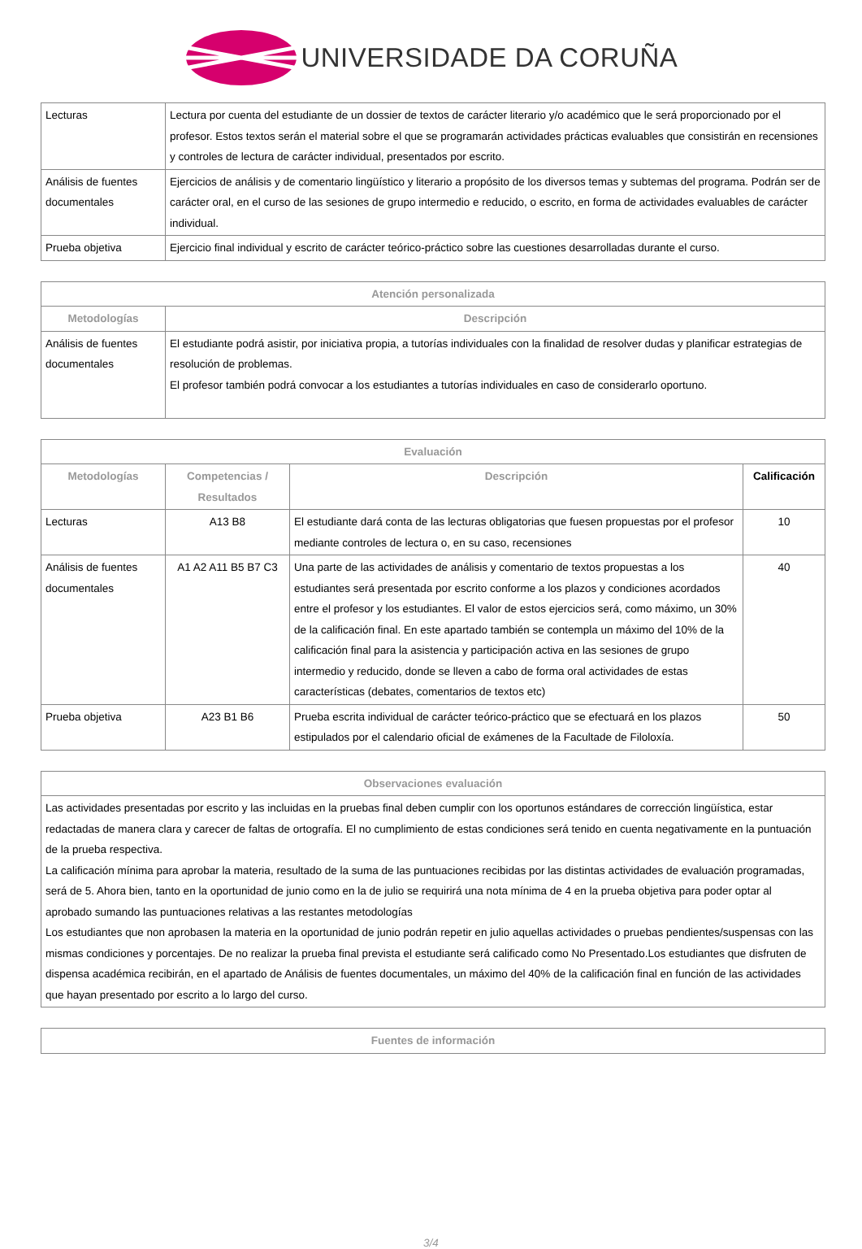UNIVERSIDADE DA CORUÑA
| Lecturas | Lectura por cuenta del estudiante de un dossier de textos de carácter literario y/o académico que le será proporcionado por el profesor. Estos textos serán el material sobre el que se programarán actividades prácticas evaluables que consistirán en recensiones y controles de lectura de carácter individual, presentados por escrito. |
| Análisis de fuentes documentales | Ejercicios de análisis y de comentario lingüístico y literario a propósito de los diversos temas y subtemas del programa. Podrán ser de carácter oral, en el curso de las sesiones de grupo intermedio e reducido, o escrito, en forma de actividades evaluables de carácter individual. |
| Prueba objetiva | Ejercicio final individual y escrito de carácter teórico-práctico sobre las cuestiones desarrolladas durante el curso. |
| Atención personalizada | |
| --- | --- |
| Metodologías | Descripción |
| Análisis de fuentes documentales | El estudiante podrá asistir, por iniciativa propia, a tutorías individuales con la finalidad de resolver dudas y planificar estrategias de resolución de problemas. El profesor también podrá convocar a los estudiantes a tutorías individuales en caso de considerarlo oportuno. |
| Evaluación | | | |
| --- | --- | --- | --- |
| Metodologías | Competencias / Resultados | Descripción | Calificación |
| Lecturas | A13 B8 | El estudiante dará conta de las lecturas obligatorias que fuesen propuestas por el profesor mediante controles de lectura o, en su caso, recensiones | 10 |
| Análisis de fuentes documentales | A1 A2 A11 B5 B7 C3 | Una parte de las actividades de análisis y comentario de textos propuestas a los estudiantes será presentada por escrito conforme a los plazos y condiciones acordados entre el profesor y los estudiantes. El valor de estos ejercicios será, como máximo, un 30% de la calificación final. En este apartado también se contempla un máximo del 10% de la calificación final para la asistencia y participación activa en las sesiones de grupo intermedio y reducido, donde se lleven a cabo de forma oral actividades de estas características (debates, comentarios de textos etc) | 40 |
| Prueba objetiva | A23 B1 B6 | Prueba escrita individual de carácter teórico-práctico que se efectuará en los plazos estipulados por el calendario oficial de exámenes de la Facultade de Filoloxía. | 50 |
| Observaciones evaluación |
| --- |
| Las actividades presentadas por escrito y las incluidas en la pruebas final deben cumplir con los oportunos estándares de corrección lingüística, estar redactadas de manera clara y carecer de faltas de ortografía. El no cumplimiento de estas condiciones será tenido en cuenta negativamente en la puntuación de la prueba respectiva. La calificación mínima para aprobar la materia, resultado de la suma de las puntuaciones recibidas por las distintas actividades de evaluación programadas, será de 5. Ahora bien, tanto en la oportunidad de junio como en la de julio se requirirá una nota mínima de 4 en la prueba objetiva para poder optar al aprobado sumando las puntuaciones relativas a las restantes metodologías Los estudiantes que non aprobasen la materia en la oportunidad de junio podrán repetir en julio aquellas actividades o pruebas pendientes/suspensas con las mismas condiciones y porcentajes. De no realizar la prueba final prevista el estudiante será calificado como No Presentado.Los estudiantes que disfruten de dispensa académica recibirán, en el apartado de Análisis de fuentes documentales, un máximo del 40% de la calificación final en función de las actividades que hayan presentado por escrito a lo largo del curso. |
| Fuentes de información |
| --- |
3/4